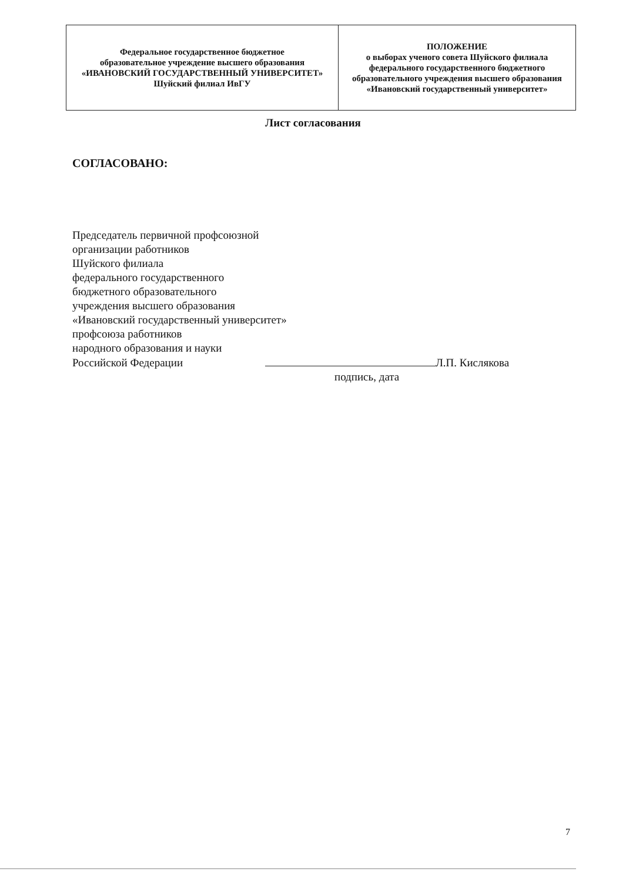| Федеральное государственное бюджетное образовательное учреждение высшего образования «ИВАНОВСКИЙ ГОСУДАРСТВЕННЫЙ УНИВЕРСИТЕТ» Шуйский филиал ИвГУ | ПОЛОЖЕНИЕ о выборах ученого совета Шуйского филиала федерального государственного бюджетного образовательного учреждения высшего образования «Ивановский государственный университет» |
Лист согласования
СОГЛАСОВАНО:
Председатель первичной профсоюзной
организации работников
Шуйского филиала
федерального государственного
бюджетного образовательного
учреждения высшего образования
«Ивановский государственный университет»
профсоюза работников
народного образования и науки
Российской Федерации Л.П. Кислякова
подпись, дата
7